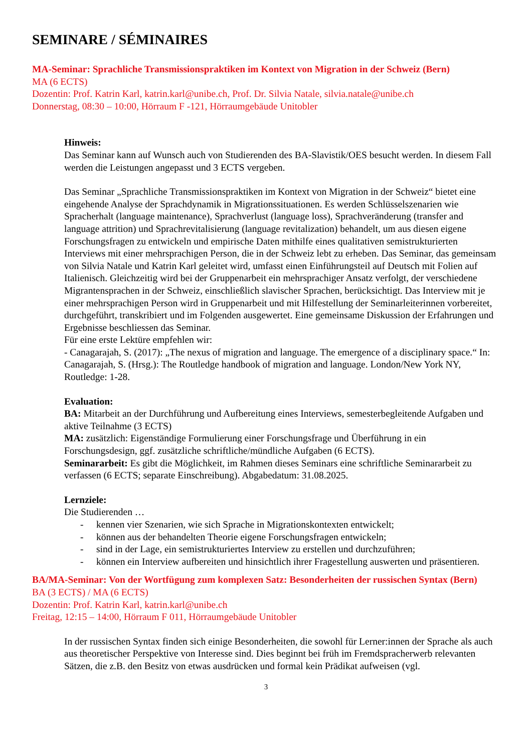SEMINARE / SÉMINAIRES
MA-Seminar: Sprachliche Transmissionspraktiken im Kontext von Migration in der Schweiz (Bern)
MA (6 ECTS)
Dozentin: Prof. Katrin Karl, katrin.karl@unibe.ch, Prof. Dr. Silvia Natale, silvia.natale@unibe.ch
Donnerstag, 08:30 – 10:00, Hörraum F -121, Hörraumgebäude Unitobler
Hinweis:
Das Seminar kann auf Wunsch auch von Studierenden des BA-Slavistik/OES besucht werden. In diesem Fall werden die Leistungen angepasst und 3 ECTS vergeben.
Das Seminar „Sprachliche Transmissionspraktiken im Kontext von Migration in der Schweiz“ bietet eine eingehende Analyse der Sprachdynamik in Migrationssituationen. Es werden Schlüsselszenarien wie Spracherhalt (language maintenance), Sprachverlust (language loss), Sprachveränderung (transfer and language attrition) und Sprachrevitalisierung (language revitalization) behandelt, um aus diesen eigene Forschungsfragen zu entwickeln und empirische Daten mithilfe eines qualitativen semistrukturierten Interviews mit einer mehrsprachigen Person, die in der Schweiz lebt zu erheben. Das Seminar, das gemeinsam von Silvia Natale und Katrin Karl geleitet wird, umfasst einen Einführungsteil auf Deutsch mit Folien auf Italienisch. Gleichzeitig wird bei der Gruppenarbeit ein mehrsprachiger Ansatz verfolgt, der verschiedene Migrantensprachen in der Schweiz, einschließlich slavischer Sprachen, berücksichtigt. Das Interview mit je einer mehrsprachigen Person wird in Gruppenarbeit und mit Hilfestellung der Seminarleiterinnen vorbereitet, durchgeführt, transkribiert und im Folgenden ausgewertet. Eine gemeinsame Diskussion der Erfahrungen und Ergebnisse beschliessen das Seminar.
Für eine erste Lektüre empfehlen wir:
- Canagarajah, S. (2017): „The nexus of migration and language. The emergence of a disciplinary space.“ In: Canagarajah, S. (Hrsg.): The Routledge handbook of migration and language. London/New York NY, Routledge: 1-28.
Evaluation:
BA: Mitarbeit an der Durchführung und Aufbereitung eines Interviews, semesterbegleitende Aufgaben und aktive Teilnahme (3 ECTS)
MA: zusätzlich: Eigenständige Formulierung einer Forschungsfrage und Überführung in ein Forschungsdesign, ggf. zusätzliche schriftliche/mündliche Aufgaben (6 ECTS).
Seminararbeit: Es gibt die Möglichkeit, im Rahmen dieses Seminars eine schriftliche Seminararbeit zu verfassen (6 ECTS; separate Einschreibung). Abgabedatum: 31.08.2025.
Lernziele:
Die Studierenden …
- kennen vier Szenarien, wie sich Sprache in Migrationskontexten entwickelt;
- können aus der behandelten Theorie eigene Forschungsfragen entwickeln;
- sind in der Lage, ein semistrukturiertes Interview zu erstellen und durchzuführen;
- können ein Interview aufbereiten und hinsichtlich ihrer Fragestellung auswerten und präsentieren.
BA/MA-Seminar: Von der Wortfügung zum komplexen Satz: Besonderheiten der russischen Syntax (Bern)
BA (3 ECTS) / MA (6 ECTS)
Dozentin: Prof. Katrin Karl, katrin.karl@unibe.ch
Freitag, 12:15 – 14:00, Hörraum F 011, Hörraumgebäude Unitobler
In der russischen Syntax finden sich einige Besonderheiten, die sowohl für Lerner:innen der Sprache als auch aus theoretischer Perspektive von Interesse sind. Dies beginnt bei früh im Fremdspracherwerb relevanten Sätzen, die z.B. den Besitz von etwas ausdrücken und formal kein Prädikat aufweisen (vgl.
3